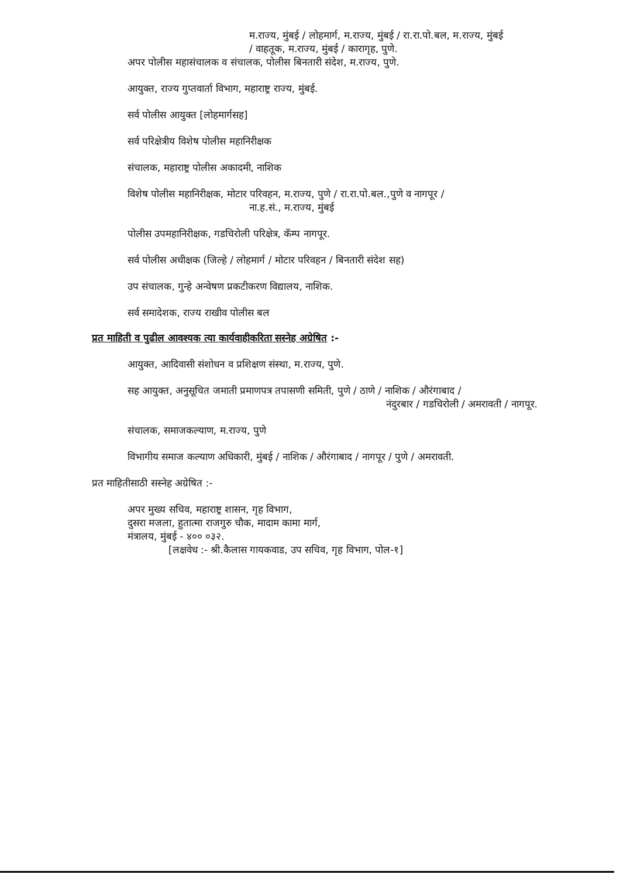म.राज्य, मुंबई / लोहमार्ग, म.राज्य, मुंबई / रा.रा.पो.बल, म.राज्य, मुंबई
/ वाहतूक, म.राज्य, मुंबई / कारागृह, पुणे.
अपर पोलीस महासंचालक व संचालक, पोलीस बिनतारी संदेश, म.राज्य, पुणे.
आयुक्त, राज्य गुप्तवार्ता विभाग, महाराष्ट्र राज्य, मुंबई.
सर्व पोलीस आयुक्त [लोहमार्गसह]
सर्व परिक्षेत्रीय विशेष पोलीस महानिरीक्षक
संचालक, महाराष्ट्र पोलीस अकादमी, नाशिक
विशेष पोलीस महानिरीक्षक, मोटार परिवहन, म.राज्य, पुणे / रा.रा.पो.बल.,पुणे व नागपूर /
ना.ह.सं., म.राज्य, मुंबई
पोलीस उपमहानिरीक्षक, गडचिरोली परिक्षेत्र, कॅम्प नागपूर.
सर्व पोलीस अधीक्षक (जिल्हे / लोहमार्ग / मोटार परिवहन / बिनतारी संदेश सह)
उप संचालक, गुन्हे अन्वेषण प्रकटीकरण विद्यालय, नाशिक.
सर्व समादेशक, राज्य राखीव पोलीस बल
प्रत माहिती व पुढील आवश्यक त्या कार्यवाहीकरिता सस्नेह अग्रेषित :-
आयुक्त, आदिवासी संशोधन व प्रशिक्षण संस्था, म.राज्य, पुणे.
सह आयुक्त, अनुसूचित जमाती प्रमाणपत्र तपासणी समिती, पुणे / ठाणे / नाशिक / औरंगाबाद /
नंदुरबार / गडचिरोली / अमरावती / नागपूर.
संचालक, समाजकल्याण, म.राज्य, पुणे
विभागीय समाज कल्याण अधिकारी, मुंबई / नाशिक / औरंगाबाद / नागपूर / पुणे / अमरावती.
प्रत माहितीसाठी सस्नेह अग्रेषित :-
अपर मुख्य सचिव, महाराष्ट्र शासन, गृह विभाग,
दुसरा मजला, हुतात्मा राजगुरु चौक, मादाम कामा मार्ग,
मंत्रालय, मुंबई - ४०० ०३२.
[लक्षवेध :- श्री.कैलास गायकवाड, उप सचिव, गृह विभाग, पोल-१]